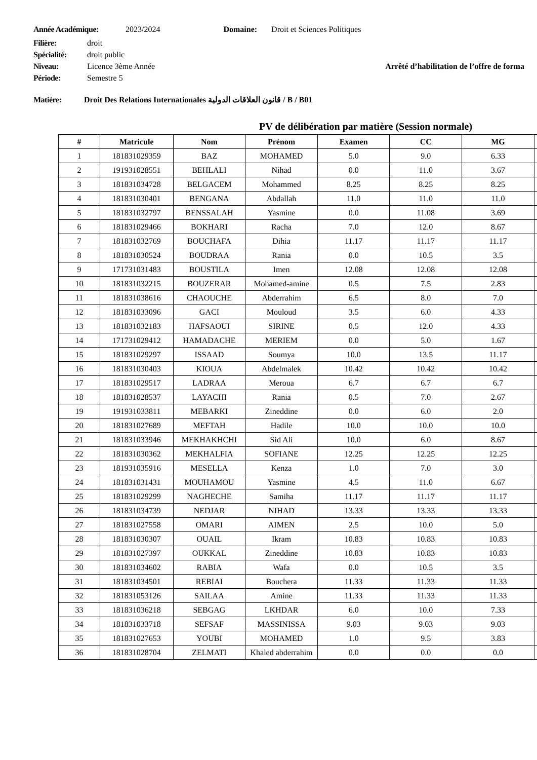Année Académique: 2023/2024 Domaine: Droit et Sciences Politiques
Filière: droit
Spécialité: droit public
Niveau: Licence 3ème Année Arrêté d’habilitation de l’offre de forma
Période: Semestre 5
Matière: Droit Des Relations Internationales قانون العلاقات الدولية / B / B01
PV de délibération par matière (Session normale)
| # | Matricule | Nom | Prénom | Examen | CC | MG | |
| --- | --- | --- | --- | --- | --- | --- | --- |
| 1 | 181831029359 | BAZ | MOHAMED | 5.0 | 9.0 | 6.33 | |
| 2 | 191931028551 | BEHLALI | Nihad | 0.0 | 11.0 | 3.67 | |
| 3 | 181831034728 | BELGACEM | Mohammed | 8.25 | 8.25 | 8.25 | |
| 4 | 181831030401 | BENGANA | Abdallah | 11.0 | 11.0 | 11.0 | |
| 5 | 181831032797 | BENSSALAH | Yasmine | 0.0 | 11.08 | 3.69 | |
| 6 | 181831029466 | BOKHARI | Racha | 7.0 | 12.0 | 8.67 | |
| 7 | 181831032769 | BOUCHAFA | Dihia | 11.17 | 11.17 | 11.17 | |
| 8 | 181831030524 | BOUDRAA | Rania | 0.0 | 10.5 | 3.5 | |
| 9 | 171731031483 | BOUSTILA | Imen | 12.08 | 12.08 | 12.08 | |
| 10 | 181831032215 | BOUZERAR | Mohamed-amine | 0.5 | 7.5 | 2.83 | |
| 11 | 181831038616 | CHAOUCHE | Abderrahim | 6.5 | 8.0 | 7.0 | |
| 12 | 181831033096 | GACI | Mouloud | 3.5 | 6.0 | 4.33 | |
| 13 | 181831032183 | HAFSAOUI | SIRINE | 0.5 | 12.0 | 4.33 | |
| 14 | 171731029412 | HAMADACHE | MERIEM | 0.0 | 5.0 | 1.67 | |
| 15 | 181831029297 | ISSAAD | Soumya | 10.0 | 13.5 | 11.17 | |
| 16 | 181831030403 | KIOUA | Abdelmalek | 10.42 | 10.42 | 10.42 | |
| 17 | 181831029517 | LADRAA | Meroua | 6.7 | 6.7 | 6.7 | |
| 18 | 181831028537 | LAYACHI | Rania | 0.5 | 7.0 | 2.67 | |
| 19 | 191931033811 | MEBARKI | Zineddine | 0.0 | 6.0 | 2.0 | |
| 20 | 181831027689 | MEFTAH | Hadile | 10.0 | 10.0 | 10.0 | |
| 21 | 181831033946 | MEKHAKHCHI | Sid Ali | 10.0 | 6.0 | 8.67 | |
| 22 | 181831030362 | MEKHALFIA | SOFIANE | 12.25 | 12.25 | 12.25 | |
| 23 | 181931035916 | MESELLA | Kenza | 1.0 | 7.0 | 3.0 | |
| 24 | 181831031431 | MOUHAMOU | Yasmine | 4.5 | 11.0 | 6.67 | |
| 25 | 181831029299 | NAGHECHE | Samiha | 11.17 | 11.17 | 11.17 | |
| 26 | 181831034739 | NEDJAR | NIHAD | 13.33 | 13.33 | 13.33 | |
| 27 | 181831027558 | OMARI | AIMEN | 2.5 | 10.0 | 5.0 | |
| 28 | 181831030307 | OUAIL | Ikram | 10.83 | 10.83 | 10.83 | |
| 29 | 181831027397 | OUKKAL | Zineddine | 10.83 | 10.83 | 10.83 | |
| 30 | 181831034602 | RABIA | Wafa | 0.0 | 10.5 | 3.5 | |
| 31 | 181831034501 | REBIAI | Bouchera | 11.33 | 11.33 | 11.33 | |
| 32 | 181831053126 | SAILAA | Amine | 11.33 | 11.33 | 11.33 | |
| 33 | 181831036218 | SEBGAG | LKHDAR | 6.0 | 10.0 | 7.33 | |
| 34 | 181831033718 | SEFSAF | MASSINISSA | 9.03 | 9.03 | 9.03 | |
| 35 | 181831027653 | YOUBI | MOHAMED | 1.0 | 9.5 | 3.83 | |
| 36 | 181831028704 | ZELMATI | Khaled abderrahim | 0.0 | 0.0 | 0.0 | |